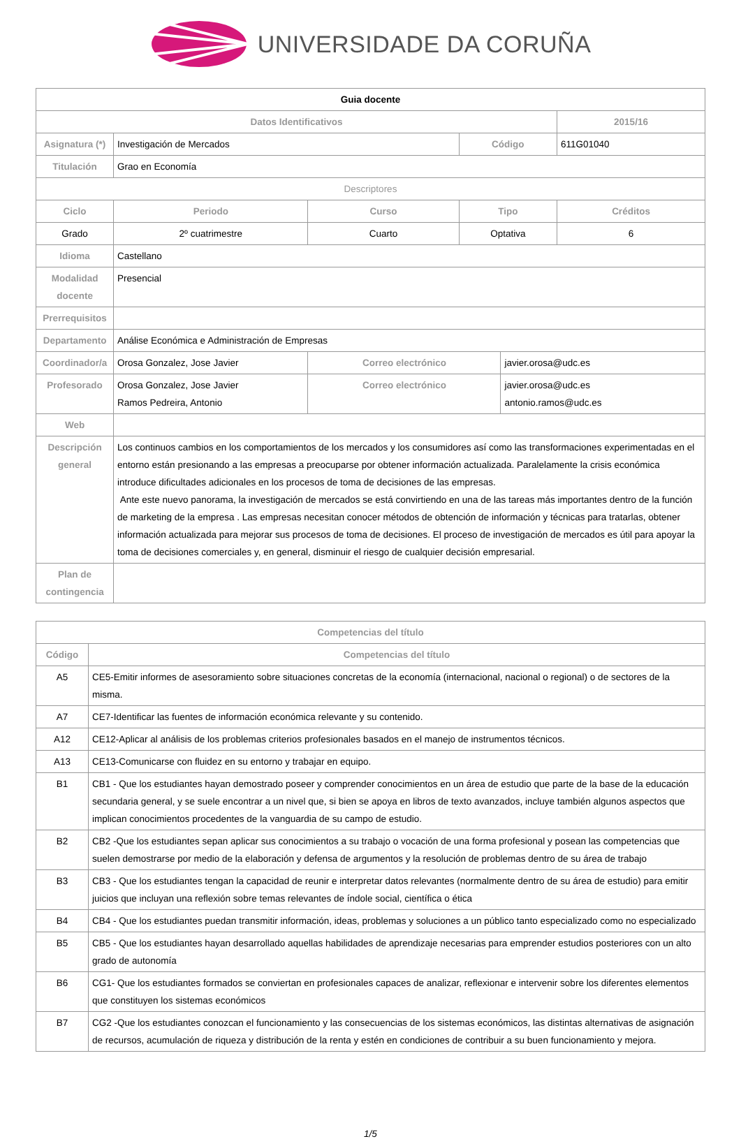UNIVERSIDADE DA CORUÑA
| Guia docente | | | | | |
| Datos Identificativos | | | | | 2015/16 |
| Asignatura (*) | Investigación de Mercados | | Código | | 611G01040 |
| Titulación | Grao en Economía | | | | |
| Descriptores | | | | | |
| Ciclo | Periodo | Curso | Tipo | | Créditos |
| Grado | 2º cuatrimestre | Cuarto | Optativa | | 6 |
| Idioma | Castellano | | | | |
| Modalidad docente | Presencial | | | | |
| Prerrequisitos | | | | | |
| Departamento | Análise Económica e Administración de Empresas | | | | |
| Coordinador/a | Orosa Gonzalez, Jose Javier | Correo electrónico | | javier.orosa@udc.es | |
| Profesorado | Orosa Gonzalez, Jose Javier Ramos Pedreira, Antonio | Correo electrónico | | javier.orosa@udc.es antonio.ramos@udc.es | |
| Web | | | | | |
| Descripción general | Los continuos cambios en los comportamientos de los mercados y los consumidores así como las transformaciones experimentadas en el entorno están presionando a las empresas a preocuparse por obtener información actualizada. Paralelamente la crisis económica introduce dificultades adicionales en los procesos de toma de decisiones de las empresas. Ante este nuevo panorama, la investigación de mercados se está convirtiendo en una de las tareas más importantes dentro de la función de marketing de la empresa . Las empresas necesitan conocer métodos de obtención de información y técnicas para tratarlas, obtener información actualizada para mejorar sus procesos de toma de decisiones. El proceso de investigación de mercados es útil para apoyar la toma de decisiones comerciales y, en general, disminuir el riesgo de cualquier decisión empresarial. | | | | |
| Plan de contingencia | | | | | |
| Competencias del título | |
| --- | --- |
| Código | Competencias del título |
| A5 | CE5-Emitir informes de asesoramiento sobre situaciones concretas de la economía (internacional, nacional o regional) o de sectores de la misma. |
| A7 | CE7-Identificar las fuentes de información económica relevante y su contenido. |
| A12 | CE12-Aplicar al análisis de los problemas criterios profesionales basados en el manejo de instrumentos técnicos. |
| A13 | CE13-Comunicarse con fluidez en su entorno y trabajar en equipo. |
| B1 | CB1 - Que los estudiantes hayan demostrado poseer y comprender conocimientos en un área de estudio que parte de la base de la educación secundaria general, y se suele encontrar a un nivel que, si bien se apoya en libros de texto avanzados, incluye también algunos aspectos que implican conocimientos procedentes de la vanguardia de su campo de estudio. |
| B2 | CB2 -Que los estudiantes sepan aplicar sus conocimientos a su trabajo o vocación de una forma profesional y posean las competencias que suelen demostrarse por medio de la elaboración y defensa de argumentos y la resolución de problemas dentro de su área de trabajo |
| B3 | CB3 - Que los estudiantes tengan la capacidad de reunir e interpretar datos relevantes (normalmente dentro de su área de estudio) para emitir juicios que incluyan una reflexión sobre temas relevantes de índole social, científica o ética |
| B4 | CB4 - Que los estudiantes puedan transmitir información, ideas, problemas y soluciones a un público tanto especializado como no especializado |
| B5 | CB5 - Que los estudiantes hayan desarrollado aquellas habilidades de aprendizaje necesarias para emprender estudios posteriores con un alto grado de autonomía |
| B6 | CG1- Que los estudiantes formados se conviertan en profesionales capaces de analizar, reflexionar e intervenir sobre los diferentes elementos que constituyen los sistemas económicos |
| B7 | CG2 -Que los estudiantes conozcan el funcionamiento y las consecuencias de los sistemas económicos, las distintas alternativas de asignación de recursos, acumulación de riqueza y distribución de la renta y estén en condiciones de contribuir a su buen funcionamiento y mejora. |
1/5